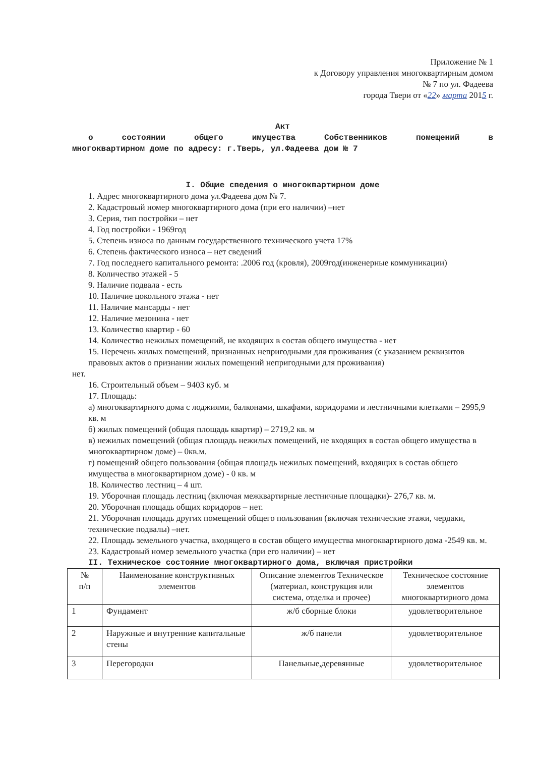Приложение № 1
к Договору управления многоквартирным домом
№ 7 по ул. Фадеева
города Твери от «22» марта 2015 г.
Акт
о состоянии общего имущества Собственников помещений в
многоквартирном доме по адресу: г.Тверь, ул.Фадеева дом № 7
I. Общие сведения о многоквартирном доме
1. Адрес многоквартирного дома ул.Фадеева дом № 7.
2. Кадастровый номер многоквартирного дома (при его наличии) –нет
3. Серия, тип постройки – нет
4. Год постройки - 1969год
5. Степень износа по данным государственного технического учета 17%
6. Степень фактического износа – нет сведений
7. Год последнего капитального ремонта: .2006 год (кровля), 2009год(инженерные коммуникации)
8. Количество этажей - 5
9. Наличие подвала - есть
10. Наличие цокольного этажа - нет
11. Наличие мансарды - нет
12. Наличие мезонина - нет
13. Количество квартир - 60
14. Количество нежилых помещений, не входящих в состав общего имущества - нет
15. Перечень жилых помещений, признанных непригодными для проживания (с указанием реквизитов правовых актов о признании жилых помещений непригодными для проживания)
нет.
16. Строительный объем – 9403 куб. м
17. Площадь:
а) многоквартирного дома с лоджиями, балконами, шкафами, коридорами и лестничными клетками – 2995,9 кв. м
б) жилых помещений (общая площадь квартир) – 2719,2 кв. м
в) нежилых помещений (общая площадь нежилых помещений, не входящих в состав общего имущества в многоквартирном доме) – 0кв.м.
г) помещений общего пользования (общая площадь нежилых помещений, входящих в состав общего имущества в многоквартирном доме) - 0 кв. м
18. Количество лестниц – 4 шт.
19. Уборочная площадь лестниц (включая межквартирные лестничные площадки)- 276,7 кв. м.
20. Уборочная площадь общих коридоров – нет.
21. Уборочная площадь других помещений общего пользования (включая технические этажи, чердаки, технические подвалы) –нет.
22. Площадь земельного участка, входящего в состав общего имущества многоквартирного дома -2549 кв. м.
23. Кадастровый номер земельного участка (при его наличии) – нет
II. Техническое состояние многоквартирного дома, включая пристройки
| № п/п | Наименование конструктивных элементов | Описание элементов Техническое (материал, конструкция или система, отделка и прочее) | Техническое состояние элементов многоквартирного дома |
| --- | --- | --- | --- |
| 1 | Фундамент | ж/б сборные блоки | удовлетворительное |
| 2 | Наружные и внутренние капитальные стены | ж/б панели | удовлетворительное |
| 3 | Перегородки | Панельные,деревянные | удовлетворительное |